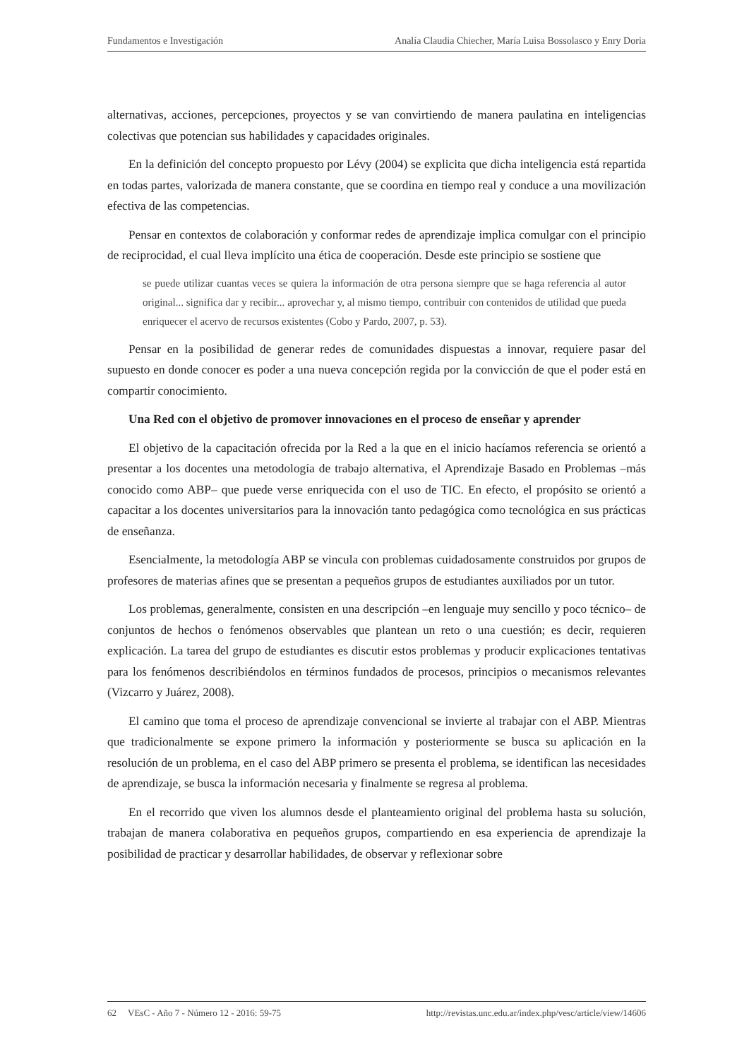Fundamentos e Investigación Analía Claudia Chiecher, María Luisa Bossolasco y Enry Doria
alternativas, acciones, percepciones, proyectos y se van convirtiendo de manera paulatina en inteligencias colectivas que potencian sus habilidades y capacidades originales.
En la definición del concepto propuesto por Lévy (2004) se explicita que dicha inteligencia está repartida en todas partes, valorizada de manera constante, que se coordina en tiempo real y conduce a una movilización efectiva de las competencias.
Pensar en contextos de colaboración y conformar redes de aprendizaje implica comulgar con el principio de reciprocidad, el cual lleva implícito una ética de cooperación. Desde este principio se sostiene que
se puede utilizar cuantas veces se quiera la información de otra persona siempre que se haga referencia al autor original... significa dar y recibir... aprovechar y, al mismo tiempo, contribuir con contenidos de utilidad que pueda enriquecer el acervo de recursos existentes (Cobo y Pardo, 2007, p. 53).
Pensar en la posibilidad de generar redes de comunidades dispuestas a innovar, requiere pasar del supuesto en donde conocer es poder a una nueva concepción regida por la convicción de que el poder está en compartir conocimiento.
Una Red con el objetivo de promover innovaciones en el proceso de enseñar y aprender
El objetivo de la capacitación ofrecida por la Red a la que en el inicio hacíamos referencia se orientó a presentar a los docentes una metodología de trabajo alternativa, el Aprendizaje Basado en Problemas –más conocido como ABP– que puede verse enriquecida con el uso de TIC. En efecto, el propósito se orientó a capacitar a los docentes universitarios para la innovación tanto pedagógica como tecnológica en sus prácticas de enseñanza.
Esencialmente, la metodología ABP se vincula con problemas cuidadosamente construidos por grupos de profesores de materias afines que se presentan a pequeños grupos de estudiantes auxiliados por un tutor.
Los problemas, generalmente, consisten en una descripción –en lenguaje muy sencillo y poco técnico– de conjuntos de hechos o fenómenos observables que plantean un reto o una cuestión; es decir, requieren explicación. La tarea del grupo de estudiantes es discutir estos problemas y producir explicaciones tentativas para los fenómenos describiéndolos en términos fundados de procesos, principios o mecanismos relevantes (Vizcarro y Juárez, 2008).
El camino que toma el proceso de aprendizaje convencional se invierte al trabajar con el ABP. Mientras que tradicionalmente se expone primero la información y posteriormente se busca su aplicación en la resolución de un problema, en el caso del ABP primero se presenta el problema, se identifican las necesidades de aprendizaje, se busca la información necesaria y finalmente se regresa al problema.
En el recorrido que viven los alumnos desde el planteamiento original del problema hasta su solución, trabajan de manera colaborativa en pequeños grupos, compartiendo en esa experiencia de aprendizaje la posibilidad de practicar y desarrollar habilidades, de observar y reflexionar sobre
62 VEsC - Año 7 - Número 12 - 2016: 59-75 http://revistas.unc.edu.ar/index.php/vesc/article/view/14606